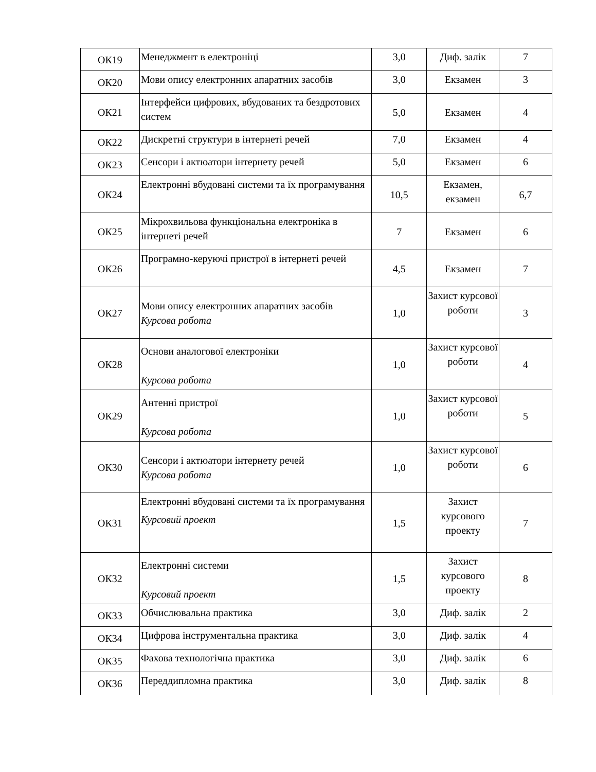| ОК19 | Менеджмент в електроніці | 3,0 | Диф. залік | 7 |
| ОК20 | Мови опису електронних апаратних засобів | 3,0 | Екзамен | 3 |
| ОК21 | Інтерфейси цифрових, вбудованих та бездротових систем | 5,0 | Екзамен | 4 |
| ОК22 | Дискретні структури в інтернеті речей | 7,0 | Екзамен | 4 |
| ОК23 | Сенсори і актюатори інтернету речей | 5,0 | Екзамен | 6 |
| ОК24 | Електронні вбудовані системи та їх програмування | 10,5 | Екзамен, екзамен | 6,7 |
| ОК25 | Мікрохвильова функціональна електроніка в інтернеті речей | 7 | Екзамен | 6 |
| ОК26 | Програмно-керуючі пристрої в інтернеті речей | 4,5 | Екзамен | 7 |
| ОК27 | Мови опису електронних апаратних засобів Курсова робота | 1,0 | Захист курсової роботи | 3 |
| ОК28 | Основи аналогової електроніки Курсова робота | 1,0 | Захист курсової роботи | 4 |
| ОК29 | Антенні пристрої Курсова робота | 1,0 | Захист курсової роботи | 5 |
| ОК30 | Сенсори і актюатори інтернету речей Курсова робота | 1,0 | Захист курсової роботи | 6 |
| ОК31 | Електронні вбудовані системи та їх програмування Курсовий проект | 1,5 | Захист курсового проекту | 7 |
| ОК32 | Електронні системи Курсовий проект | 1,5 | Захист курсового проекту | 8 |
| ОК33 | Обчислювальна практика | 3,0 | Диф. залік | 2 |
| ОК34 | Цифрова інструментальна практика | 3,0 | Диф. залік | 4 |
| ОК35 | Фахова технологічна практика | 3,0 | Диф. залік | 6 |
| ОК36 | Переддипломна практика | 3,0 | Диф. залік | 8 |